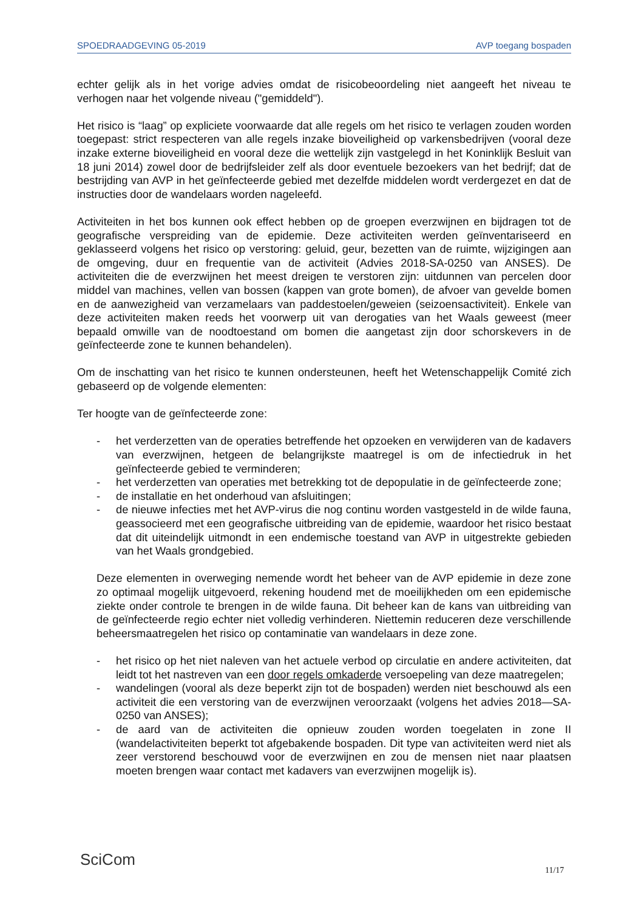SPOEDRAADGEVING 05-2019 AVP toegang bospaden
echter gelijk als in het vorige advies omdat de risicobeoordeling niet aangeeft het niveau te verhogen naar het volgende niveau ("gemiddeld").
Het risico is “laag” op expliciete voorwaarde dat alle regels om het risico te verlagen zouden worden toegepast: strict respecteren van alle regels inzake bioveiligheid op varkensbedrijven (vooral deze inzake externe bioveiligheid en vooral deze die wettelijk zijn vastgelegd in het Koninklijk Besluit van 18 juni 2014) zowel door de bedrijfsleider zelf als door eventuele bezoekers van het bedrijf; dat de bestrijding van AVP in het geïnfecteerde gebied met dezelfde middelen wordt verdergezet en dat de instructies door de wandelaars worden nageleefd.
Activiteiten in het bos kunnen ook effect hebben op de groepen everzwijnen en bijdragen tot de geografische verspreiding van de epidemie. Deze activiteiten werden geïnventariseerd en geklasseerd volgens het risico op verstoring: geluid, geur, bezetten van de ruimte, wijzigingen aan de omgeving, duur en frequentie van de activiteit (Advies 2018-SA-0250 van ANSES). De activiteiten die de everzwijnen het meest dreigen te verstoren zijn: uitdunnen van percelen door middel van machines, vellen van bossen (kappen van grote bomen), de afvoer van gevelde bomen en de aanwezigheid van verzamelaars van paddestoelen/geweien (seizoensactiviteit). Enkele van deze activiteiten maken reeds het voorwerp uit van derogaties van het Waals geweest (meer bepaald omwille van de noodtoestand om bomen die aangetast zijn door schorskevers in de geïnfecteerde zone te kunnen behandelen).
Om de inschatting van het risico te kunnen ondersteunen, heeft het Wetenschappelijk Comité zich gebaseerd op de volgende elementen:
Ter hoogte van de geïnfecteerde zone:
- het verderzetten van de operaties betreffende het opzoeken en verwijderen van de kadavers van everzwijnen, hetgeen de belangrijkste maatregel is om de infectiedruk in het geïnfecteerde gebied te verminderen;
- het verderzetten van operaties met betrekking tot de depopulatie in de geïnfecteerde zone;
- de installatie en het onderhoud van afsluitingen;
- de nieuwe infecties met het AVP-virus die nog continu worden vastgesteld in de wilde fauna, geassocieerd met een geografische uitbreiding van de epidemie, waardoor het risico bestaat dat dit uiteindelijk uitmondt in een endemische toestand van AVP in uitgestrekte gebieden van het Waals grondgebied.
Deze elementen in overweging nemende wordt het beheer van de AVP epidemie in deze zone zo optimaal mogelijk uitgevoerd, rekening houdend met de moeilijkheden om een epidemische ziekte onder controle te brengen in de wilde fauna. Dit beheer kan de kans van uitbreiding van de geïnfecteerde regio echter niet volledig verhinderen. Niettemin reduceren deze verschillende beheersmaatregelen het risico op contaminatie van wandelaars in deze zone.
- het risico op het niet naleven van het actuele verbod op circulatie en andere activiteiten, dat leidt tot het nastreven van een door regels omkaderde versoepeling van deze maatregelen;
- wandelingen (vooral als deze beperkt zijn tot de bospaden) werden niet beschouwd als een activiteit die een verstoring van de everzwijnen veroorzaakt (volgens het advies 2018—SA-0250 van ANSES);
- de aard van de activiteiten die opnieuw zouden worden toegelaten in zone II (wandelactiviteiten beperkt tot afgebakende bospaden. Dit type van activiteiten werd niet als zeer verstorend beschouwd voor de everzwijnen en zou de mensen niet naar plaatsen moeten brengen waar contact met kadavers van everzwijnen mogelijk is).
SciCom 11/17